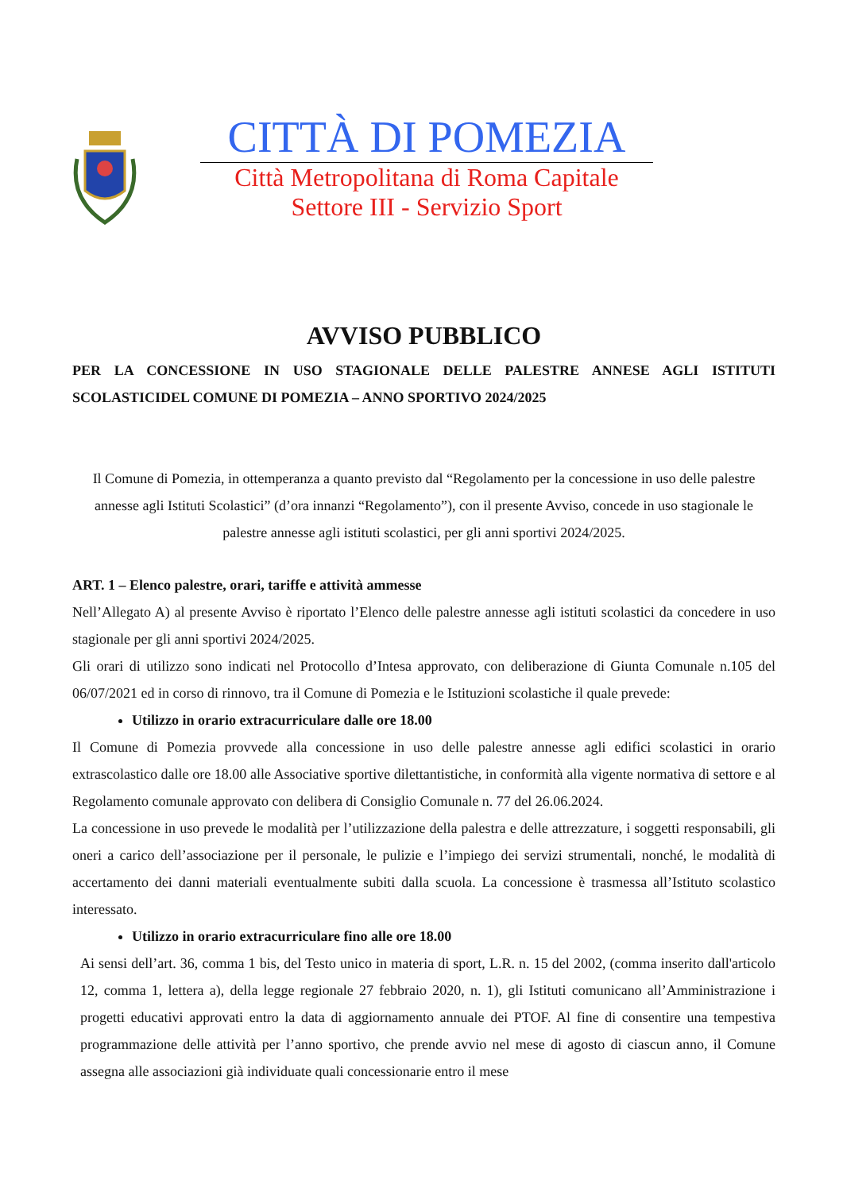CITTÀ DI POMEZIA
Città Metropolitana di Roma Capitale
Settore III - Servizio Sport
AVVISO PUBBLICO
PER LA CONCESSIONE IN USO STAGIONALE DELLE PALESTRE ANNESE AGLI ISTITUTI SCOLASTICIDEL COMUNE DI POMEZIA – ANNO SPORTIVO 2024/2025
Il Comune di Pomezia, in ottemperanza a quanto previsto dal “Regolamento per la concessione in uso delle palestre annesse agli Istituti Scolastici” (d’ora innanzi “Regolamento”), con il presente Avviso, concede in uso stagionale le palestre annesse agli istituti scolastici, per gli anni sportivi 2024/2025.
ART. 1 – Elenco palestre, orari, tariffe e attività ammesse
Nell’Allegato A) al presente Avviso è riportato l’Elenco delle palestre annesse agli istituti scolastici da concedere in uso stagionale per gli anni sportivi 2024/2025.
Gli orari di utilizzo sono indicati nel Protocollo d’Intesa approvato, con deliberazione di Giunta Comunale n.105 del 06/07/2021 ed in corso di rinnovo, tra il Comune di Pomezia e le Istituzioni scolastiche il quale prevede:
Utilizzo in orario extracurriculare dalle ore 18.00
Il Comune di Pomezia provvede alla concessione in uso delle palestre annesse agli edifici scolastici in orario extrascolastico dalle ore 18.00 alle Associative sportive dilettantistiche, in conformità alla vigente normativa di settore e al Regolamento comunale approvato con delibera di Consiglio Comunale n. 77 del 26.06.2024.
La concessione in uso prevede le modalità per l’utilizzazione della palestra e delle attrezzature, i soggetti responsabili, gli oneri a carico dell’associazione per il personale, le pulizie e l’impiego dei servizi strumentali, nonché, le modalità di accertamento dei danni materiali eventualmente subiti dalla scuola. La concessione è trasmessa all’Istituto scolastico interessato.
Utilizzo in orario extracurriculare fino alle ore 18.00
Ai sensi dell’art. 36, comma 1 bis, del Testo unico in materia di sport, L.R. n. 15 del 2002, (comma inserito dall'articolo 12, comma 1, lettera a), della legge regionale 27 febbraio 2020, n. 1), gli Istituti comunicano all’Amministrazione i progetti educativi approvati entro la data di aggiornamento annuale dei PTOF. Al fine di consentire una tempestiva programmazione delle attività per l’anno sportivo, che prende avvio nel mese di agosto di ciascun anno, il Comune assegna alle associazioni già individuate quali concessionarie entro il mese